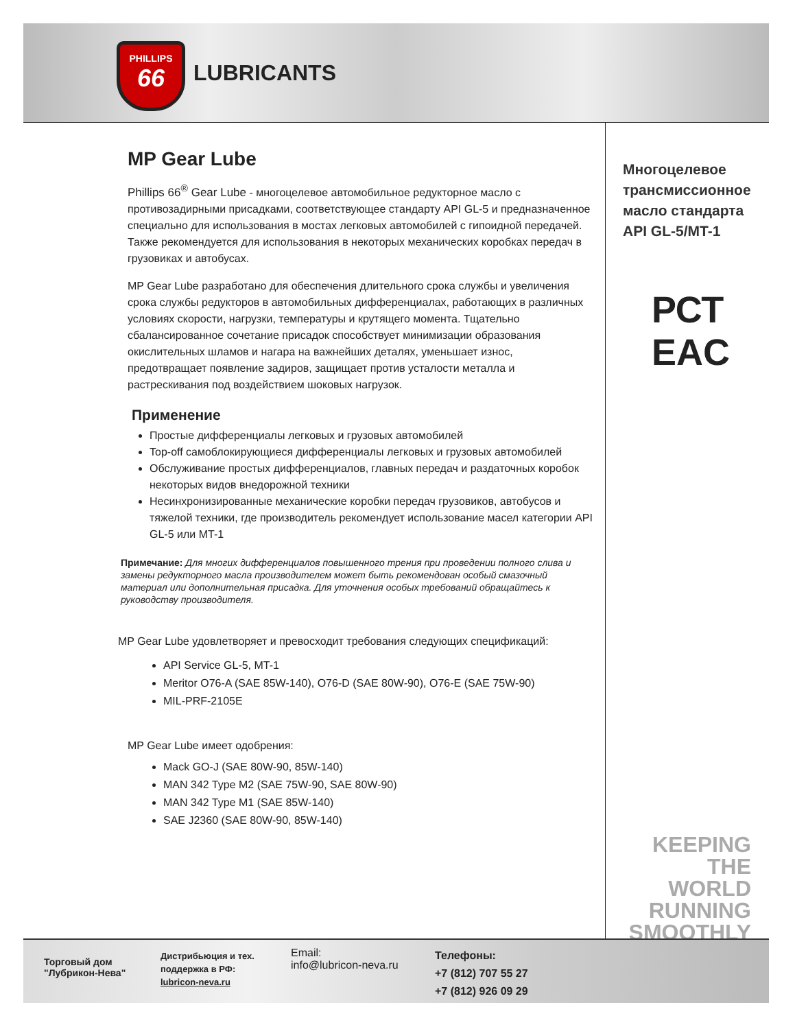PHILLIPS
66
LUBRICANTS
MP Gear Lube
Phillips 66<sup>®</sup> Gear Lube - многоцелевое автомобильное редукторное масло с противозадирными присадками, соответствующее стандарту API GL-5 и предназначенное специально для использования в мостах легковых автомобилей с гипоидной передачей. Также рекомендуется для использования в некоторых механических коробках передач в грузовиках и автобусах.
MP Gear Lube разработано для обеспечения длительного срока службы и увеличения срока службы редукторов в автомобильных дифференциалах, работающих в различных условиях скорости, нагрузки, температуры и крутящего момента. Тщательно сбалансированное сочетание присадок способствует минимизации образования окислительных шламов и нагара на важнейших деталях, уменьшает износ, предотвращает появление задиров, защищает против усталости металла и растрескивания под воздействием шоковых нагрузок.
Применение
Простые дифференциалы легковых и грузовых автомобилей
Top-off самоблокирующиеся дифференциалы легковых и грузовых автомобилей
Обслуживание простых дифференциалов, главных передач и раздаточных коробок некоторых видов внедорожной техники
Несинхронизированные механические коробки передач грузовиков, автобусов и тяжелой техники, где производитель рекомендует использование масел категории API GL-5 или MT-1
Примечание: Для многих дифференциалов повышенного трения при проведении полного слива и замены редукторного масла производителем может быть рекомендован особый смазочный материал или дополнительная присадка. Для уточнения особых требований обращайтесь к руководству производителя.
MP Gear Lube удовлетворяет и превосходит требования следующих спецификаций:
API Service GL-5, MT-1
Meritor O76-A (SAE 85W-140), O76-D (SAE 80W-90), O76-E (SAE 75W-90)
MIL-PRF-2105E
MP Gear Lube имеет одобрения:
Mack GO-J (SAE 80W-90, 85W-140)
MAN 342 Type M2 (SAE 75W-90, SAE 80W-90)
MAN 342 Type M1 (SAE 85W-140)
SAE J2360 (SAE 80W-90, 85W-140)
Многоцелевое трансмиссионное масло стандарта API GL-5/MT-1
РСТ
EAC
KEEPING THE WORLD RUNNING SMOOTHLY
Торговый дом "Лубрикон-Нева"
Дистрибьюция и тех. поддержка в РФ:
lubricon-neva.ru
Email:
info@lubricon-neva.ru
Телефоны:
+7 (812) 707 55 27
+7 (812) 926 09 29